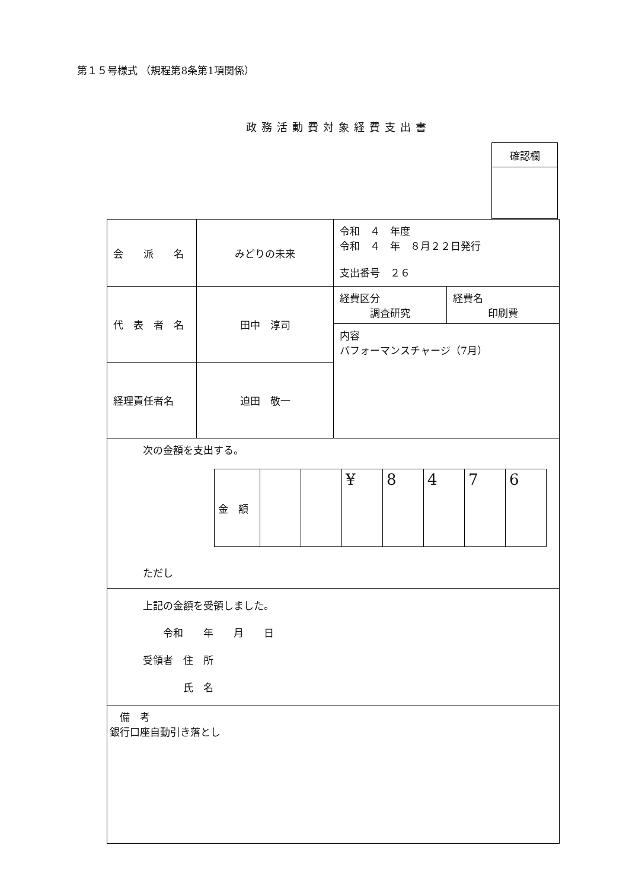第１５号様式 （規程第8条第1項関係）
政務活動費対象経費支出書
| 確認欄 |
| 会 派 名 | みどりの未来 | 令和 ４ 年度 令和 ４ 年 ８月２２日発行 支出番号 ２６ |
| 代 表 者 名 | 田中 淳司 | / 経費区分 調査研究 / 経費名 印刷費 / / 内容 パフォーマンスチャージ（7月） / / |
| 経理責任者名 | 迫田 敬一 | |
| 次の金額を支出する。 / 金 額 / / / ¥ / 8 / 4 / 7 / 6 / ただし | | |
| 上記の金額を受領しました。 令和 年 月 日 受領者 住 所 氏 名 | | |
| 備 考 銀行口座自動引き落とし | | |